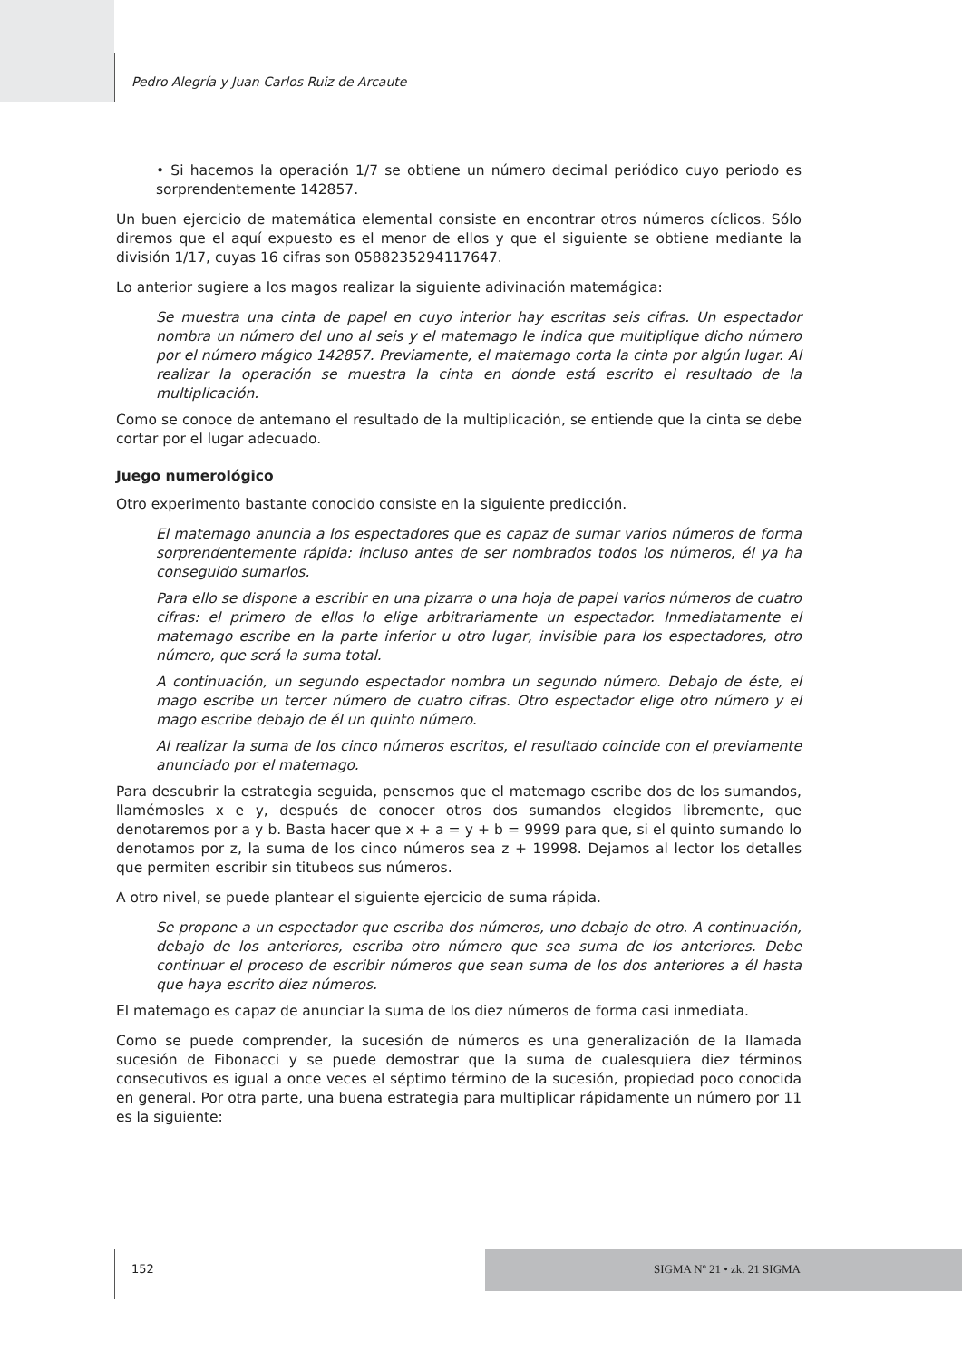Pedro Alegría y Juan Carlos Ruiz de Arcaute
• Si hacemos la operación 1/7 se obtiene un número decimal periódico cuyo periodo es sorprendentemente 142857.
Un buen ejercicio de matemática elemental consiste en encontrar otros números cíclicos. Sólo diremos que el aquí expuesto es el menor de ellos y que el siguiente se obtiene mediante la división 1/17, cuyas 16 cifras son 0588235294117647.
Lo anterior sugiere a los magos realizar la siguiente adivinación matemágica:
Se muestra una cinta de papel en cuyo interior hay escritas seis cifras. Un espectador nombra un número del uno al seis y el matemago le indica que multiplique dicho número por el número mágico 142857. Previamente, el matemago corta la cinta por algún lugar. Al realizar la operación se muestra la cinta en donde está escrito el resultado de la multiplicación.
Como se conoce de antemano el resultado de la multiplicación, se entiende que la cinta se debe cortar por el lugar adecuado.
Juego numerológico
Otro experimento bastante conocido consiste en la siguiente predicción.
El matemago anuncia a los espectadores que es capaz de sumar varios números de forma sorprendentemente rápida: incluso antes de ser nombrados todos los números, él ya ha conseguido sumarlos.
Para ello se dispone a escribir en una pizarra o una hoja de papel varios números de cuatro cifras: el primero de ellos lo elige arbitrariamente un espectador. Inmediatamente el matemago escribe en la parte inferior u otro lugar, invisible para los espectadores, otro número, que será la suma total.
A continuación, un segundo espectador nombra un segundo número. Debajo de éste, el mago escribe un tercer número de cuatro cifras. Otro espectador elige otro número y el mago escribe debajo de él un quinto número.
Al realizar la suma de los cinco números escritos, el resultado coincide con el previamente anunciado por el matemago.
Para descubrir la estrategia seguida, pensemos que el matemago escribe dos de los sumandos, llamémosles x e y, después de conocer otros dos sumandos elegidos libremente, que denotaremos por a y b. Basta hacer que x + a = y + b = 9999 para que, si el quinto sumando lo denotamos por z, la suma de los cinco números sea z + 19998. Dejamos al lector los detalles que permiten escribir sin titubeos sus números.
A otro nivel, se puede plantear el siguiente ejercicio de suma rápida.
Se propone a un espectador que escriba dos números, uno debajo de otro. A continuación, debajo de los anteriores, escriba otro número que sea suma de los anteriores. Debe continuar el proceso de escribir números que sean suma de los dos anteriores a él hasta que haya escrito diez números.
El matemago es capaz de anunciar la suma de los diez números de forma casi inmediata.
Como se puede comprender, la sucesión de números es una generalización de la llamada sucesión de Fibonacci y se puede demostrar que la suma de cualesquiera diez términos consecutivos es igual a once veces el séptimo término de la sucesión, propiedad poco conocida en general. Por otra parte, una buena estrategia para multiplicar rápidamente un número por 11 es la siguiente:
152 SIGMA Nº 21 • zk. 21 SIGMA